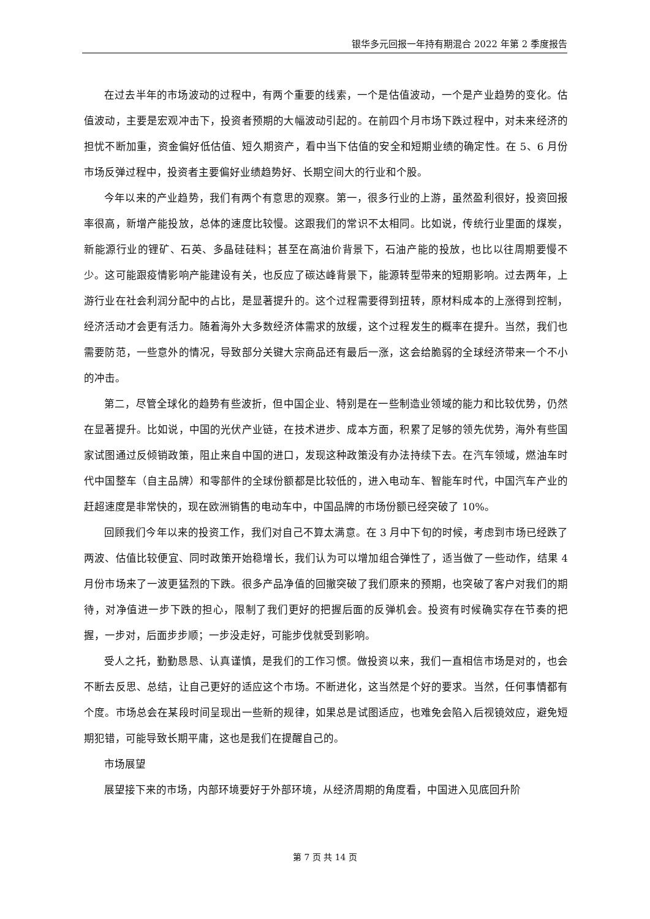银华多元回报一年持有期混合 2022 年第 2 季度报告
在过去半年的市场波动的过程中，有两个重要的线索，一个是估值波动，一个是产业趋势的变化。估值波动，主要是宏观冲击下，投资者预期的大幅波动引起的。在前四个月市场下跌过程中，对未来经济的担忧不断加重，资金偏好低估值、短久期资产，看中当下估值的安全和短期业绩的确定性。在 5、6 月份市场反弹过程中，投资者主要偏好业绩趋势好、长期空间大的行业和个股。
今年以来的产业趋势，我们有两个有意思的观察。第一，很多行业的上游，虽然盈利很好，投资回报率很高，新增产能投放，总体的速度比较慢。这跟我们的常识不太相同。比如说，传统行业里面的煤炭，新能源行业的锂矿、石英、多晶硅硅料；甚至在高油价背景下，石油产能的投放，也比以往周期要慢不少。这可能跟疫情影响产能建设有关，也反应了碳达峰背景下，能源转型带来的短期影响。过去两年，上游行业在社会利润分配中的占比，是显著提升的。这个过程需要得到扭转，原材料成本的上涨得到控制，经济活动才会更有活力。随着海外大多数经济体需求的放缓，这个过程发生的概率在提升。当然，我们也需要防范，一些意外的情况，导致部分关键大宗商品还有最后一涨，这会给脆弱的全球经济带来一个不小的冲击。
第二，尽管全球化的趋势有些波折，但中国企业、特别是在一些制造业领域的能力和比较优势，仍然在显著提升。比如说，中国的光伏产业链，在技术进步、成本方面，积累了足够的领先优势，海外有些国家试图通过反倾销政策，阻止来自中国的进口，发现这种政策没有办法持续下去。在汽车领域，燃油车时代中国整车（自主品牌）和零部件的全球份额都是比较低的，进入电动车、智能车时代，中国汽车产业的赶超速度是非常快的，现在欧洲销售的电动车中，中国品牌的市场份额已经突破了 10%。
回顾我们今年以来的投资工作，我们对自己不算太满意。在 3 月中下旬的时候，考虑到市场已经跌了两波、估值比较便宜、同时政策开始稳增长，我们认为可以增加组合弹性了，适当做了一些动作，结果 4 月份市场来了一波更猛烈的下跌。很多产品净值的回撤突破了我们原来的预期，也突破了客户对我们的期待，对净值进一步下跌的担心，限制了我们更好的把握后面的反弹机会。投资有时候确实存在节奏的把握，一步对，后面步步顺；一步没走好，可能步伐就受到影响。
受人之托，勤勤恳恳、认真谨慎，是我们的工作习惯。做投资以来，我们一直相信市场是对的，也会不断去反思、总结，让自己更好的适应这个市场。不断进化，这当然是个好的要求。当然，任何事情都有个度。市场总会在某段时间呈现出一些新的规律，如果总是试图适应，也难免会陷入后视镜效应，避免短期犯错，可能导致长期平庸，这也是我们在提醒自己的。
市场展望
展望接下来的市场，内部环境要好于外部环境，从经济周期的角度看，中国进入见底回升阶
第 7 页 共 14 页